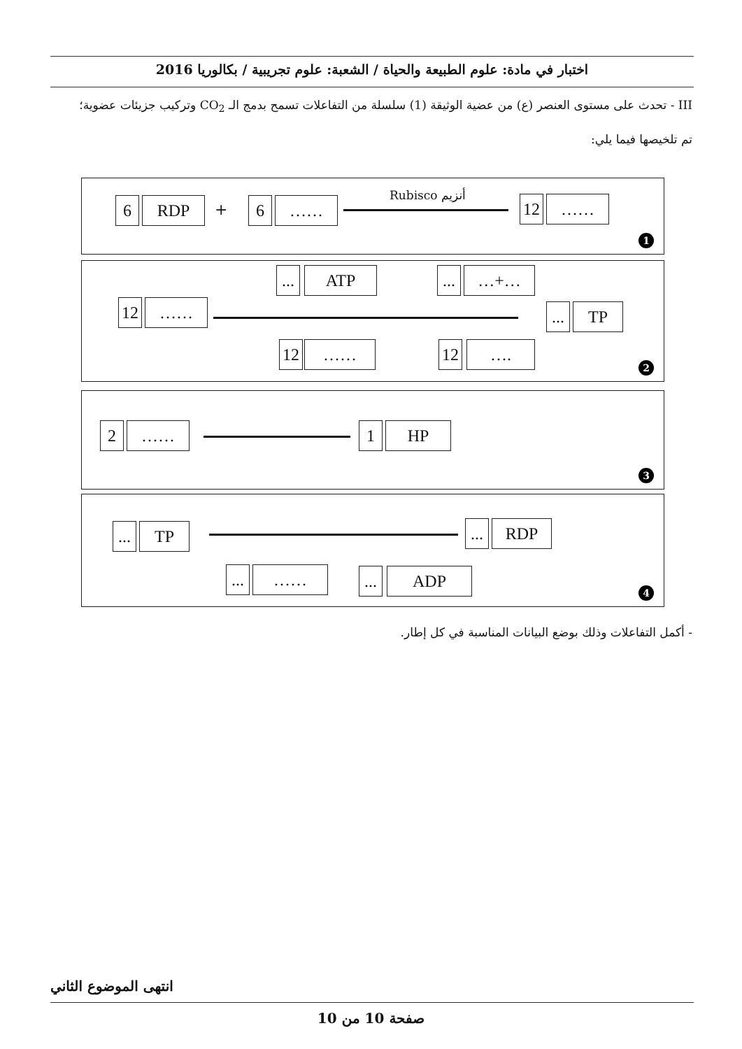اختبار في مادة: علوم الطبيعة والحياة / الشعبة: علوم تجريبية / بكالوريا 2016
III - تحدث على مستوى العنصر (ع) من عضية الوثيقة (1) سلسلة من التفاعلات تسمح بدمج الـ CO<sub>2</sub> وتركيب جزيئات عضوية؛ تم تلخيصها فيما يلي:
6 RDP + 6 …… Rubisco أنزيم 12 ……
1
...
ATP
...
…+…
12 ……
...
TP
12 …… 12 ….
2
2 …… 1 HP
3
...
TP
...
RDP
...
……
...
ADP
4
- أكمل التفاعلات وذلك بوضع البيانات المناسبة في كل إطار.
انتهى الموضوع الثاني
صفحة 10 من 10